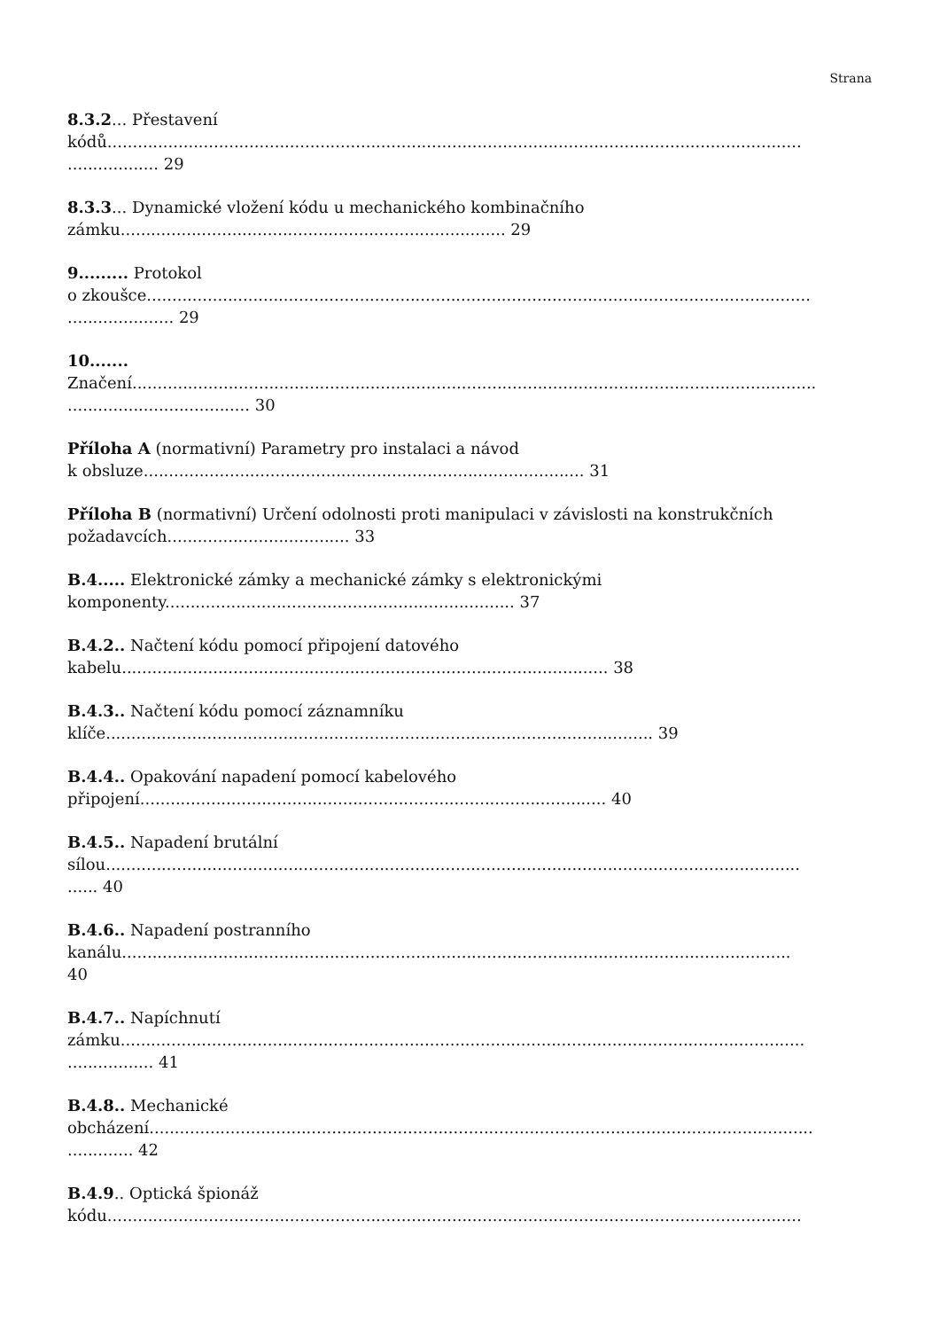Strana
8.3.2... Přestavení
kódů.........................................................................................................................................
.................. 29
8.3.3... Dynamické vložení kódu u mechanického kombinačního
zámku............................................................................ 29
9......... Protokol
o zkoušce...................................................................................................................................
..................... 29
10.......
Značení.......................................................................................................................................
.................................... 30
Příloha A (normativní) Parametry pro instalaci a návod
k obsluze....................................................................................... 31
Příloha B (normativní) Určení odolnosti proti manipulaci v závislosti na konstrukčních
požadavcích.................................... 33
B.4..... Elektronické zámky a mechanické zámky s elektronickými
komponenty..................................................................... 37
B.4.2.. Načtení kódu pomocí připojení datového
kabelu................................................................................................ 38
B.4.3.. Načtení kódu pomocí záznamníku
klíče............................................................................................................ 39
B.4.4.. Opakování napadení pomocí kabelového
připojení............................................................................................ 40
B.4.5.. Napadení brutální
sílou.........................................................................................................................................
...... 40
B.4.6.. Napadení postranního
kanálu....................................................................................................................................
40
B.4.7.. Napíchnutí
zámku.......................................................................................................................................
................. 41
B.4.8.. Mechanické
obcházení...................................................................................................................................
............. 42
B.4.9.. Optická špionáž
kódu.........................................................................................................................................